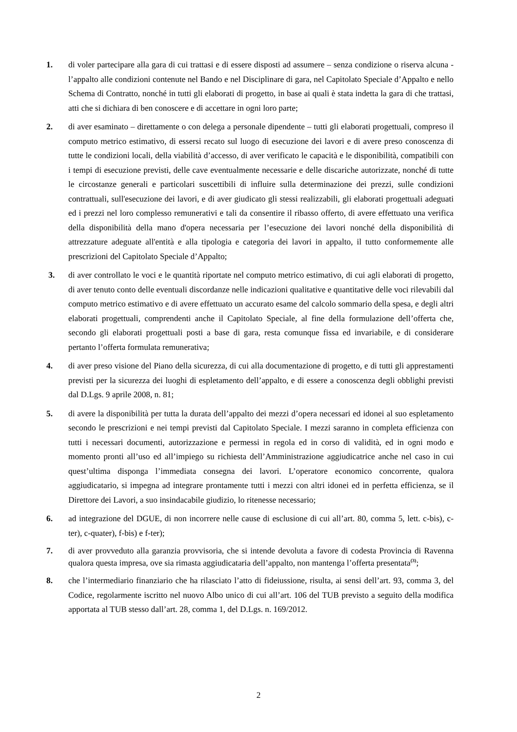1. di voler partecipare alla gara di cui trattasi e di essere disposti ad assumere – senza condizione o riserva alcuna - l’appalto alle condizioni contenute nel Bando e nel Disciplinare di gara, nel Capitolato Speciale d’Appalto e nello Schema di Contratto, nonché in tutti gli elaborati di progetto, in base ai quali è stata indetta la gara di che trattasi, atti che si dichiara di ben conoscere e di accettare in ogni loro parte;
2. di aver esaminato – direttamente o con delega a personale dipendente – tutti gli elaborati progettuali, compreso il computo metrico estimativo, di essersi recato sul luogo di esecuzione dei lavori e di avere preso conoscenza di tutte le condizioni locali, della viabilità d’accesso, di aver verificato le capacità e le disponibilità, compatibili con i tempi di esecuzione previsti, delle cave eventualmente necessarie e delle discariche autorizzate, nonché di tutte le circostanze generali e particolari suscettibili di influire sulla determinazione dei prezzi, sulle condizioni contrattuali, sull'esecuzione dei lavori, e di aver giudicato gli stessi realizzabili, gli elaborati progettuali adeguati ed i prezzi nel loro complesso remunerativi e tali da consentire il ribasso offerto, di avere effettuato una verifica della disponibilità della mano d'opera necessaria per l’esecuzione dei lavori nonché della disponibilità di attrezzature adeguate all'entità e alla tipologia e categoria dei lavori in appalto, il tutto conformemente alle prescrizioni del Capitolato Speciale d’Appalto;
3. di aver controllato le voci e le quantità riportate nel computo metrico estimativo, di cui agli elaborati di progetto, di aver tenuto conto delle eventuali discordanze nelle indicazioni qualitative e quantitative delle voci rilevabili dal computo metrico estimativo e di avere effettuato un accurato esame del calcolo sommario della spesa, e degli altri elaborati progettuali, comprendenti anche il Capitolato Speciale, al fine della formulazione dell’offerta che, secondo gli elaborati progettuali posti a base di gara, resta comunque fissa ed invariabile, e di considerare pertanto l’offerta formulata remunerativa;
4. di aver preso visione del Piano della sicurezza, di cui alla documentazione di progetto, e di tutti gli apprestamenti previsti per la sicurezza dei luoghi di espletamento dell’appalto, e di essere a conoscenza degli obblighi previsti dal D.Lgs. 9 aprile 2008, n. 81;
5. di avere la disponibilità per tutta la durata dell’appalto dei mezzi d’opera necessari ed idonei al suo espletamento secondo le prescrizioni e nei tempi previsti dal Capitolato Speciale. I mezzi saranno in completa efficienza con tutti i necessari documenti, autorizzazione e permessi in regola ed in corso di validità, ed in ogni modo e momento pronti all’uso ed all’impiego su richiesta dell’Amministrazione aggiudicatrice anche nel caso in cui quest’ultima disponga l’immediata consegna dei lavori. L’operatore economico concorrente, qualora aggiudicatario, si impegna ad integrare prontamente tutti i mezzi con altri idonei ed in perfetta efficienza, se il Direttore dei Lavori, a suo insindacabile giudizio, lo ritenesse necessario;
6. ad integrazione del DGUE, di non incorrere nelle cause di esclusione di cui all’art. 80, comma 5, lett. c-bis), c-ter), c-quater), f-bis) e f-ter);
7. di aver provveduto alla garanzia provvisoria, che si intende devoluta a favore di codesta Provincia di Ravenna qualora questa impresa, ove sia rimasta aggiudicataria dell’appalto, non mantenga l’offerta presentata<sup>(3)</sup>;
8. che l’intermediario finanziario che ha rilasciato l’atto di fideiussione, risulta, ai sensi dell’art. 93, comma 3, del Codice, regolarmente iscritto nel nuovo Albo unico di cui all’art. 106 del TUB previsto a seguito della modifica apportata al TUB stesso dall’art. 28, comma 1, del D.Lgs. n. 169/2012.
2